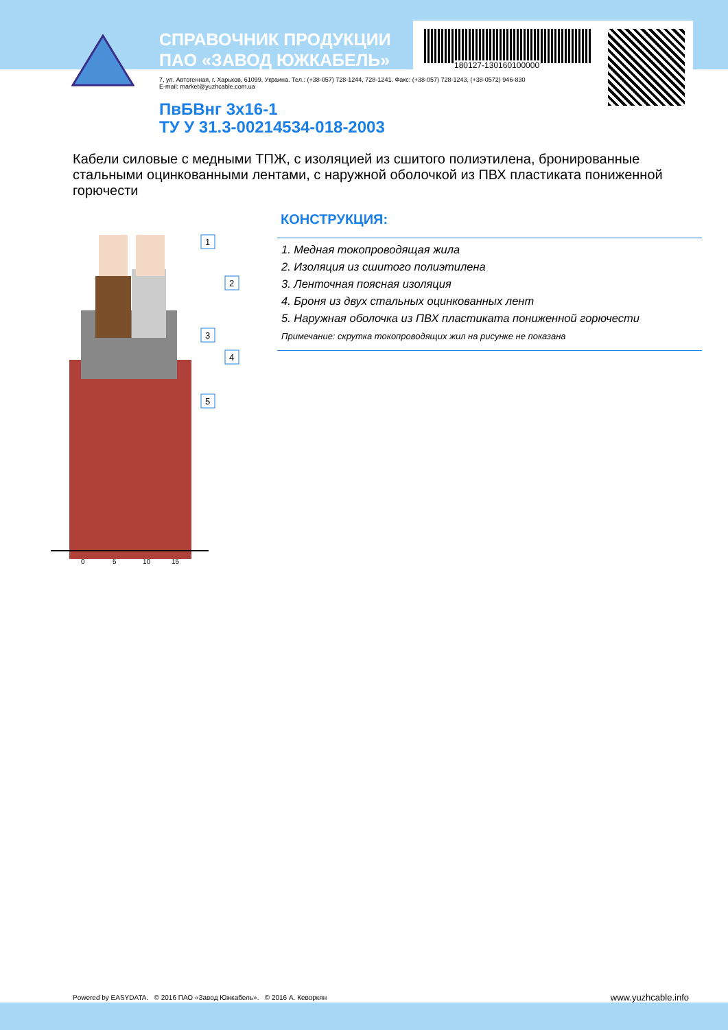СПРАВОЧНИК ПРОДУКЦИИ
ПАО «ЗАВОД ЮЖКАБЕЛЬ»
180127-130160100000
7, ул. Автогенная, г. Харьков, 61099, Украина. Тел.: (+38-057) 728-1244, 728-1241. Факс: (+38-057) 728-1243, (+38-0572) 946-830
E-mail: market@yuzhcable.com.ua
ПвБВнг 3x16-1
ТУ У 31.3-00214534-018-2003
Кабели силовые с медными ТПЖ, с изоляцией из сшитого полиэтилена, бронированные стальными оцинкованными лентами, с наружной оболочкой из ПВХ пластиката пониженной горючести
0
5
10
15
1
2
3
4
5
КОНСТРУКЦИЯ:
1. Медная токопроводящая жила
2. Изоляция из сшитого полиэтилена
3. Ленточная поясная изоляция
4. Броня из двух стальных оцинкованных лент
5. Наружная оболочка из ПВХ пластиката пониженной горючести
Примечание: скрутка токопроводящих жил на рисунке не показана
Powered by EASYDATA. © 2016 ПАО «Завод Южкабель». © 2016 А. Кеворкян
www.yuzhcable.info